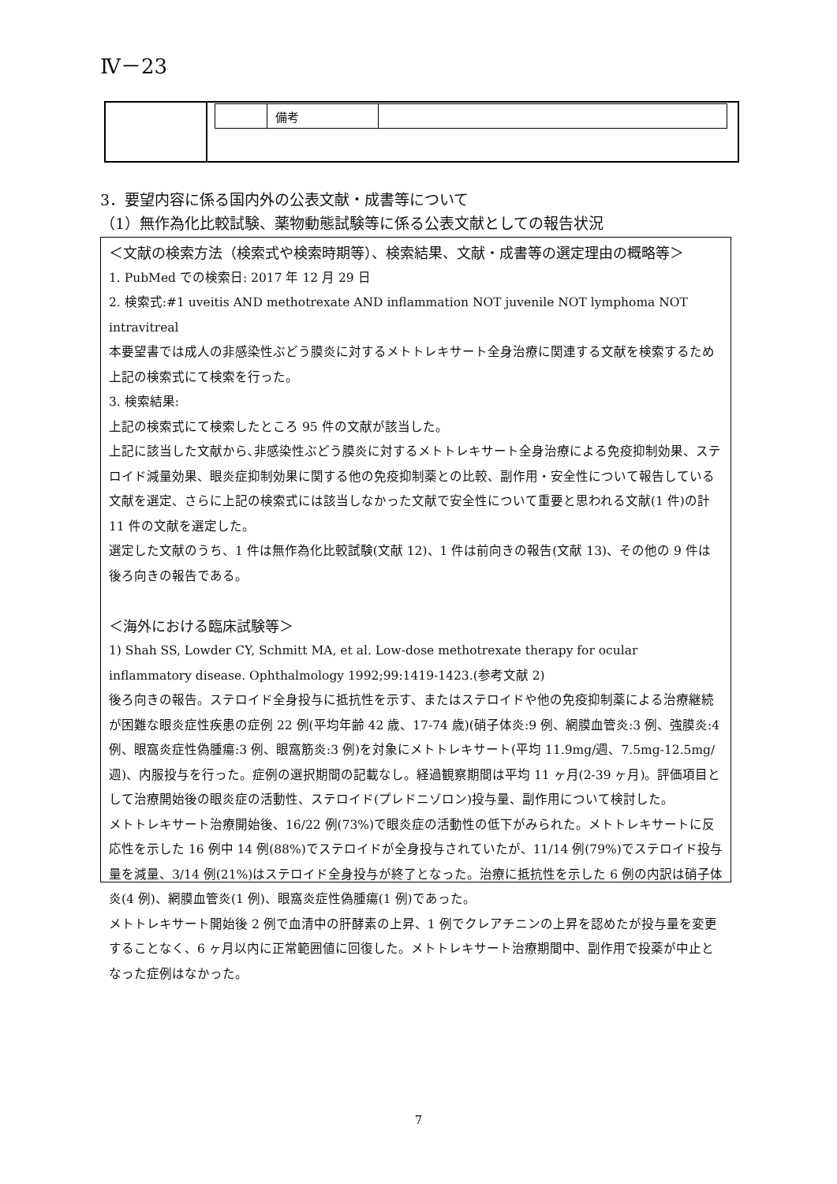Ⅳ－23
| | / / 備考 / / |
3．要望内容に係る国内外の公表文献・成書等について
（1）無作為化比較試験、薬物動態試験等に係る公表文献としての報告状況
＜文献の検索方法（検索式や検索時期等）、検索結果、文献・成書等の選定理由の概略等＞
1. PubMed での検索日: 2017 年 12 月 29 日
2. 検索式:#1 uveitis AND methotrexate AND inflammation NOT juvenile NOT lymphoma NOT intravitreal
本要望書では成人の非感染性ぶどう膜炎に対するメトトレキサート全身治療に関連する文献を検索するため上記の検索式にて検索を行った。
3. 検索結果:
上記の検索式にて検索したところ 95 件の文献が該当した。
上記に該当した文献から､非感染性ぶどう膜炎に対するメトトレキサート全身治療による免疫抑制効果、ステロイド減量効果、眼炎症抑制効果に関する他の免疫抑制薬との比較、副作用・安全性について報告している文献を選定、さらに上記の検索式には該当しなかった文献で安全性について重要と思われる文献(1 件)の計 11 件の文献を選定した。
選定した文献のうち、1 件は無作為化比較試験(文献 12)、1 件は前向きの報告(文献 13)、その他の 9 件は後ろ向きの報告である。
＜海外における臨床試験等＞
1) Shah SS, Lowder CY, Schmitt MA, et al. Low-dose methotrexate therapy for ocular inflammatory disease. Ophthalmology 1992;99:1419-1423.(参考文献 2)
後ろ向きの報告。ステロイド全身投与に抵抗性を示す、またはステロイドや他の免疫抑制薬による治療継続が困難な眼炎症性疾患の症例 22 例(平均年齢 42 歳、17-74 歳)(硝子体炎:9 例、網膜血管炎:3 例、強膜炎:4 例、眼窩炎症性偽腫瘍:3 例、眼窩筋炎:3 例)を対象にメトトレキサート(平均 11.9mg/週、7.5mg-12.5mg/週)、内服投与を行った。症例の選択期間の記載なし。経過観察期間は平均 11 ヶ月(2-39 ヶ月)。評価項目として治療開始後の眼炎症の活動性、ステロイド(プレドニゾロン)投与量、副作用について検討した。
メトトレキサート治療開始後、16/22 例(73%)で眼炎症の活動性の低下がみられた。メトトレキサートに反応性を示した 16 例中 14 例(88%)でステロイドが全身投与されていたが、11/14 例(79%)でステロイド投与量を減量、3/14 例(21%)はステロイド全身投与が終了となった。治療に抵抗性を示した 6 例の内訳は硝子体炎(4 例)、網膜血管炎(1 例)、眼窩炎症性偽腫瘍(1 例)であった。
メトトレキサート開始後 2 例で血清中の肝酵素の上昇、1 例でクレアチニンの上昇を認めたが投与量を変更することなく、6 ヶ月以内に正常範囲値に回復した。メトトレキサート治療期間中、副作用で投薬が中止となった症例はなかった。
7